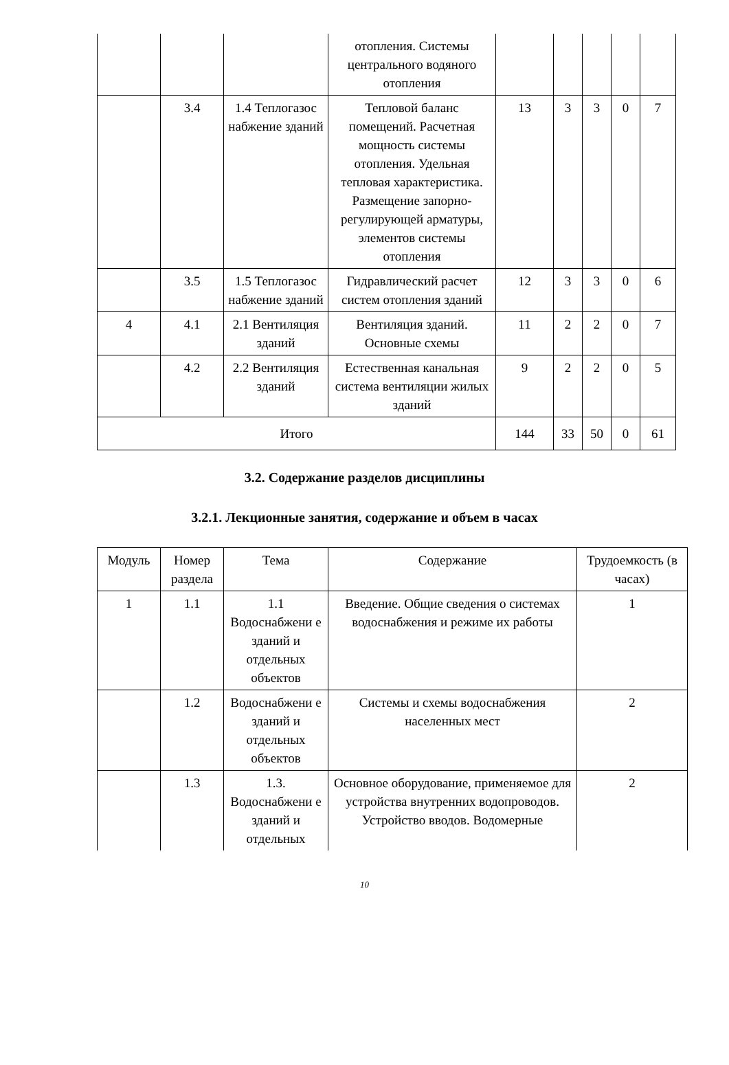| | | | отопления. Системы центрального водяного отопления | | | | | |
| | 3.4 | 1.4 Теплогазос набжение зданий | Тепловой баланс помещений. Расчетная мощность системы отопления. Удельная тепловая характеристика. Размещение запорно-регулирующей арматуры, элементов системы отопления | 13 | 3 | 3 | 0 | 7 |
| | 3.5 | 1.5 Теплогазос набжение зданий | Гидравлический расчет систем отопления зданий | 12 | 3 | 3 | 0 | 6 |
| 4 | 4.1 | 2.1 Вентиляция зданий | Вентиляция зданий. Основные схемы | 11 | 2 | 2 | 0 | 7 |
| | 4.2 | 2.2 Вентиляция зданий | Естественная канальная система вентиляции жилых зданий | 9 | 2 | 2 | 0 | 5 |
| Итого | | | | 144 | 33 | 50 | 0 | 61 |
3.2. Содержание разделов дисциплины
3.2.1. Лекционные занятия, содержание и объем в часах
| Модуль | Номер раздела | Тема | Содержание | Трудоемкость (в часах) |
| --- | --- | --- | --- | --- |
| 1 | 1.1 | 1.1 Водоснабжени е зданий и отдельных объектов | Введение. Общие сведения о системах водоснабжения и режиме их работы | 1 |
| | 1.2 | Водоснабжени е зданий и отдельных объектов | Системы и схемы водоснабжения населенных мест | 2 |
| | 1.3 | 1.3. Водоснабжени е зданий и отдельных | Основное оборудование, применяемое для устройства внутренних водопроводов. Устройство вводов. Водомерные | 2 |
10